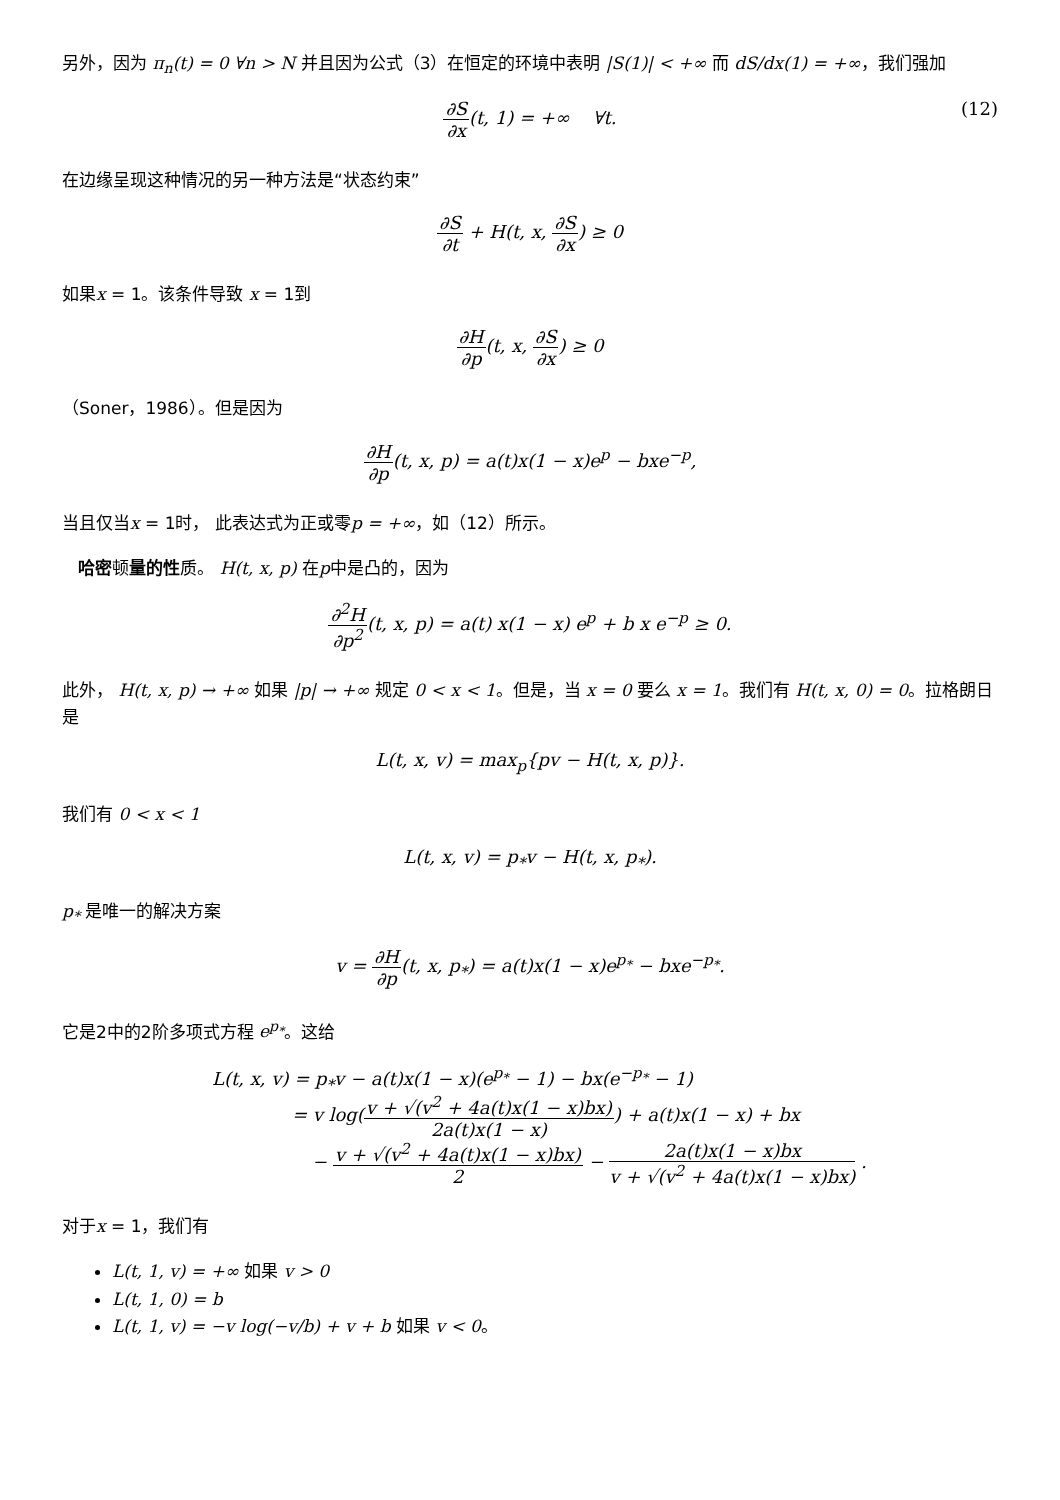另外，因为 π<sub>n</sub>(t) = 0 ∀n > N 并且因为公式（3）在恒定的环境中表明 |S(1)| < +∞ 而 dS/dx(1) = +∞，我们强加
∂S ∂x(t, 1) = +∞ ∀t. (12)
在边缘呈现这种情况的另一种方法是“状态约束”
∂S ∂t + H(t, x, ∂S ∂x) ≥ 0
如果x = 1。该条件导致 x = 1到
∂H ∂p(t, x, ∂S ∂x) ≥ 0
（Soner，1986）。但是因为
∂H ∂p(t, x, p) = a(t)x(1 − x)e<sup>p</sup> − bxe<sup>−p</sup>,
当且仅当x = 1时， 此表达式为正或零p = +∞，如（12）所示。
哈密顿量的性质。 H(t, x, p) 在p中是凸的，因为
∂<sup>2</sup>H ∂p<sup>2</sup>(t, x, p) = a(t) x(1 − x) e<sup>p</sup> + b x e<sup>−p</sup> ≥ 0.
此外， H(t, x, p) → +∞ 如果 |p| → +∞ 规定 0 < x < 1。但是，当 x = 0 要么 x = 1。我们有 H(t, x, 0) = 0。拉格朗日是
L(t, x, v) = max<sub>p</sub>{pv − H(t, x, p)}.
我们有 0 < x < 1
L(t, x, v) = p<sub>*</sub>v − H(t, x, p<sub>*</sub>).
p<sub>*</sub> 是唯一的解决方案
v = ∂H ∂p(t, x, p<sub>*</sub>) = a(t)x(1 − x)e<sup>p<sub>*</sub></sup> − bxe<sup>−p<sub>*</sub></sup>.
它是2中的2阶多项式方程 e<sup>p<sub>*</sub></sup>。这给
L(t, x, v) = p<sub>*</sub>v − a(t)x(1 − x)(e<sup>p<sub>*</sub></sup> − 1) − bx(e<sup>−p<sub>*</sub></sup> − 1)
= v log(v + √(v<sup>2</sup> + 4a(t)x(1 − x)bx) 2a(t)x(1 − x)) + a(t)x(1 − x) + bx
− v + √(v<sup>2</sup> + 4a(t)x(1 − x)bx) 2 − 2a(t)x(1 − x)bx v + √(v<sup>2</sup> + 4a(t)x(1 − x)bx) .
对于x = 1，我们有
L(t, 1, v) = +∞ 如果 v > 0
L(t, 1, 0) = b
L(t, 1, v) = −v log(−v/b) + v + b 如果 v < 0。